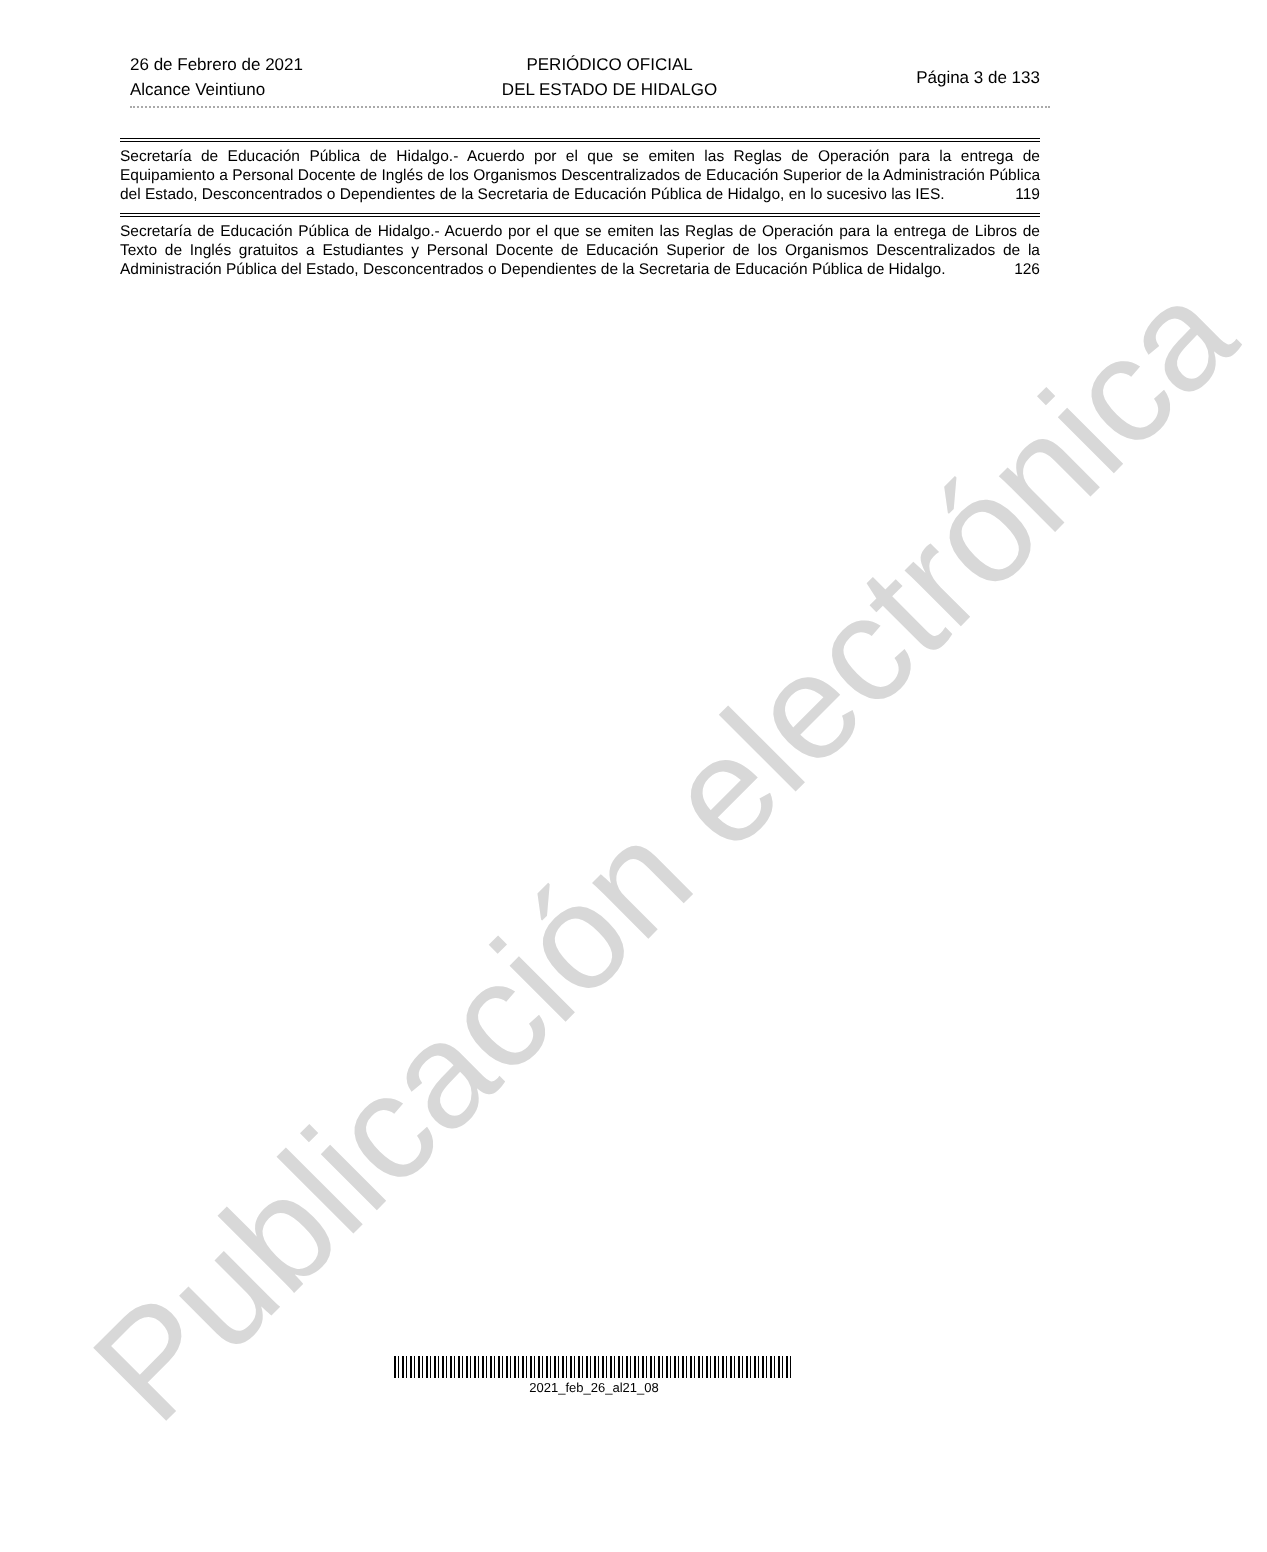Publicación electrónica
26 de Febrero de 2021
Alcance Veintiuno
PERIÓDICO OFICIAL
DEL ESTADO DE HIDALGO
Página 3 de 133
Secretaría de Educación Pública de Hidalgo.- Acuerdo por el que se emiten las Reglas de Operación para la entrega de Equipamiento a Personal Docente de Inglés de los Organismos Descentralizados de Educación Superior de la Administración Pública del Estado, Desconcentrados o Dependientes de la Secretaria de Educación Pública de Hidalgo, en lo sucesivo las IES. 119
Secretaría de Educación Pública de Hidalgo.- Acuerdo por el que se emiten las Reglas de Operación para la entrega de Libros de Texto de Inglés gratuitos a Estudiantes y Personal Docente de Educación Superior de los Organismos Descentralizados de la Administración Pública del Estado, Desconcentrados o Dependientes de la Secretaria de Educación Pública de Hidalgo. 126
2021_feb_26_al21_08